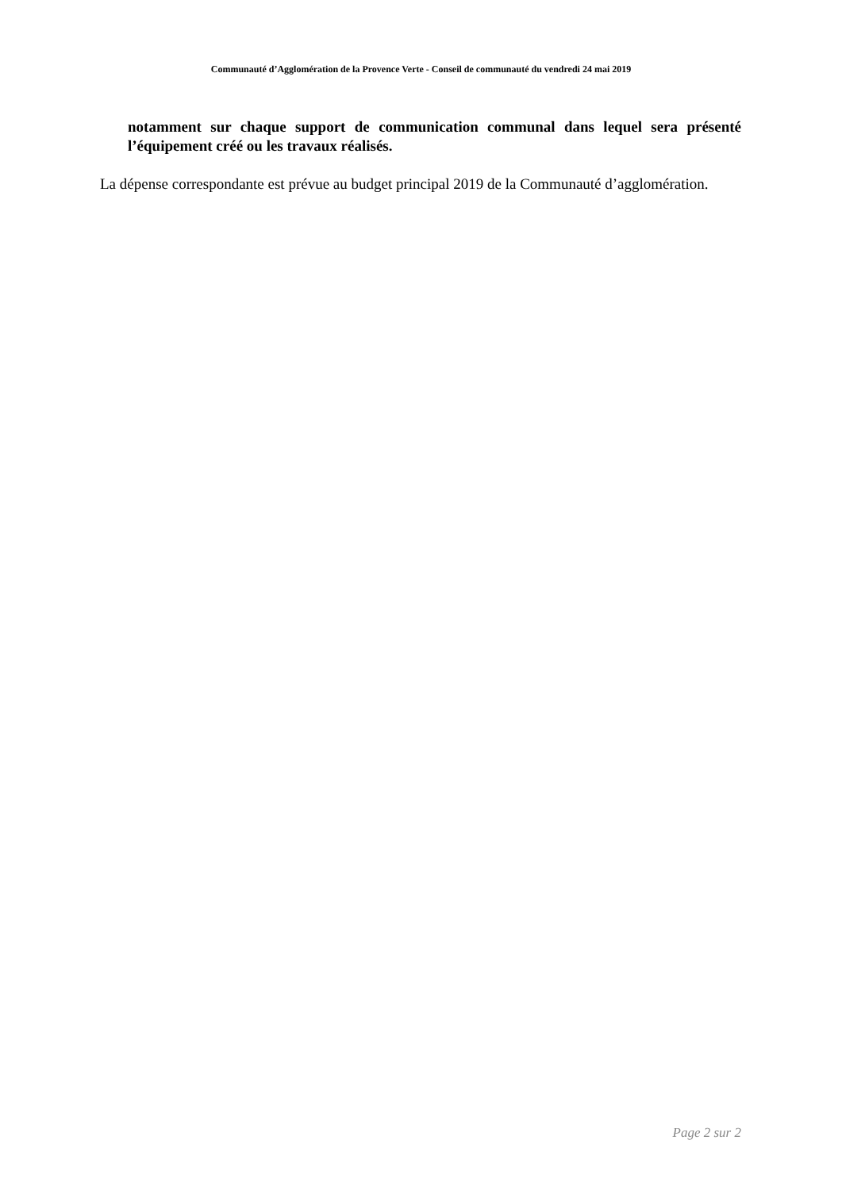Communauté d’Agglomération de la Provence Verte - Conseil de communauté du vendredi 24 mai 2019
notamment sur chaque support de communication communal dans lequel sera présenté l’équipement créé ou les travaux réalisés.
La dépense correspondante est prévue au budget principal 2019 de la Communauté d’agglomération.
Page 2 sur 2